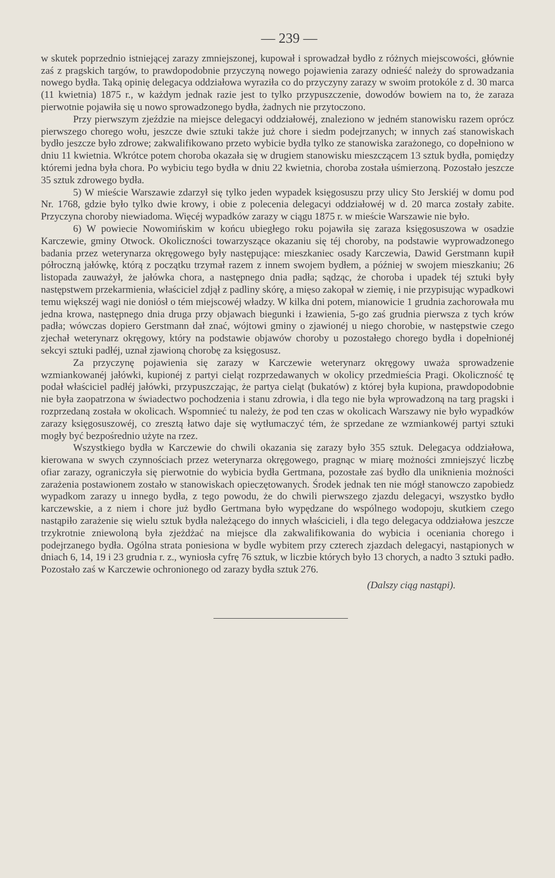— 239 —
w skutek poprzednio istniejącej zarazy zmniejszonej, kupował i sprowadzał bydło z różnych miejscowości, głównie zaś z pragskich targów, to prawdopodobnie przyczyną nowego pojawienia zarazy odnieść należy do sprowadzania nowego bydła. Taką opinię delegacya oddziałowa wyraziła co do przyczyny zarazy w swoim protokóle z d. 30 marca (11 kwietnia) 1875 r., w każdym jednak razie jest to tylko przypuszczenie, dowodów bowiem na to, że zaraza pierwotnie pojawiła się u nowo sprowadzonego bydła, żadnych nie przytoczono.
Przy pierwszym zjeździe na miejsce delegacyi oddziałowéj, znaleziono w jedném stanowisku razem oprócz pierwszego chorego wołu, jeszcze dwie sztuki także już chore i siedm podejrzanych; w innych zaś stanowiskach bydło jeszcze było zdrowe; zakwalifikowano przeto wybicie bydła tylko ze stanowiska zarażonego, co dopełniono w dniu 11 kwietnia. Wkrótce potem choroba okazała się w drugiem stanowisku mieszczącem 13 sztuk bydła, pomiędzy któremi jedna była chora. Po wybiciu tego bydła w dniu 22 kwietnia, choroba została uśmierzoną. Pozostało jeszcze 35 sztuk zdrowego bydła.
5) W mieście Warszawie zdarzył się tylko jeden wypadek księgosuszu przy ulicy Sto Jerskiéj w domu pod Nr. 1768, gdzie było tylko dwie krowy, i obie z polecenia delegacyi oddziałowéj w d. 20 marca zostały zabite. Przyczyna choroby niewiadoma. Więcéj wypadków zarazy w ciągu 1875 r. w mieście Warszawie nie było.
6) W powiecie Nowomińskim w końcu ubiegłego roku pojawiła się zaraza księgosuszowa w osadzie Karczewie, gminy Otwock. Okoliczności towarzyszące okazaniu się téj choroby, na podstawie wyprowadzonego badania przez weterynarza okręgowego były następujące: mieszkaniec osady Karczewia, Dawid Gerstmann kupił półroczną jałówkę, którą z początku trzymał razem z innem swojem bydłem, a później w swojem mieszkaniu; 26 listopada zauważył, że jałówka chora, a następnego dnia padła; sądząc, że choroba i upadek téj sztuki były następstwem przekarmienia, właściciel zdjął z padliny skórę, a mięso zakopał w ziemię, i nie przypisując wypadkowi temu większéj wagi nie doniósł o tém miejscowéj władzy. W kilka dni potem, mianowicie 1 grudnia zachorowała mu jedna krowa, następnego dnia druga przy objawach biegunki i łzawienia, 5-go zaś grudnia pierwsza z tych krów padła; wówczas dopiero Gerstmann dał znać, wójtowi gminy o zjawionéj u niego chorobie, w następstwie czego zjechał weterynarz okręgowy, który na podstawie objawów choroby u pozostałego chorego bydła i dopełnionéj sekcyi sztuki padłéj, uznał zjawioną chorobę za księgosusz.
Za przyczynę pojawienia się zarazy w Karczewie weterynarz okręgowy uważa sprowadzenie wzmiankowanéj jałówki, kupionéj z partyi cieląt rozprzedawanych w okolicy przedmieścia Pragi. Okoliczność tę podał właściciel padłéj jałówki, przypuszczając, że partya cieląt (bukatów) z której była kupiona, prawdopodobnie nie była zaopatrzona w świadectwo pochodzenia i stanu zdrowia, i dla tego nie była wprowadzoną na targ pragski i rozprzedaną została w okolicach. Wspomnieć tu należy, że pod ten czas w okolicach Warszawy nie było wypadków zarazy księgosuszowéj, co zresztą łatwo daje się wytłumaczyć tém, że sprzedane ze wzmiankowéj partyi sztuki mogły być bezpośrednio użyte na rzez.
Wszystkiego bydła w Karczewie do chwili okazania się zarazy było 355 sztuk. Delegacya oddziałowa, kierowana w swych czynnościach przez weterynarza okręgowego, pragnąc w miarę możności zmniejszyć liczbę ofiar zarazy, ograniczyła się pierwotnie do wybicia bydła Gertmana, pozostałe zaś bydło dla uniknienia możności zarażenia postawionem zostało w stanowiskach opieczętowanych. Środek jednak ten nie mógł stanowczo zapobiedz wypadkom zarazy u innego bydła, z tego powodu, że do chwili pierwszego zjazdu delegacyi, wszystko bydło karczewskie, a z niem i chore już bydło Gertmana było wypędzane do wspólnego wodopoju, skutkiem czego nastąpiło zarażenie się wielu sztuk bydła należącego do innych właścicieli, i dla tego delegacya oddziałowa jeszcze trzykrotnie zniewoloną była zjeżdżać na miejsce dla zakwalifikowania do wybicia i oceniania chorego i podejrzanego bydła. Ogólna strata poniesiona w bydle wybitem przy czterech zjazdach delegacyi, nastąpionych w dniach 6, 14, 19 i 23 grudnia r. z., wyniosła cyfrę 76 sztuk, w liczbie których było 13 chorych, a nadto 3 sztuki padło. Pozostało zaś w Karczewie ochronionego od zarazy bydła sztuk 276.
(Dalszy ciąg nastąpi).